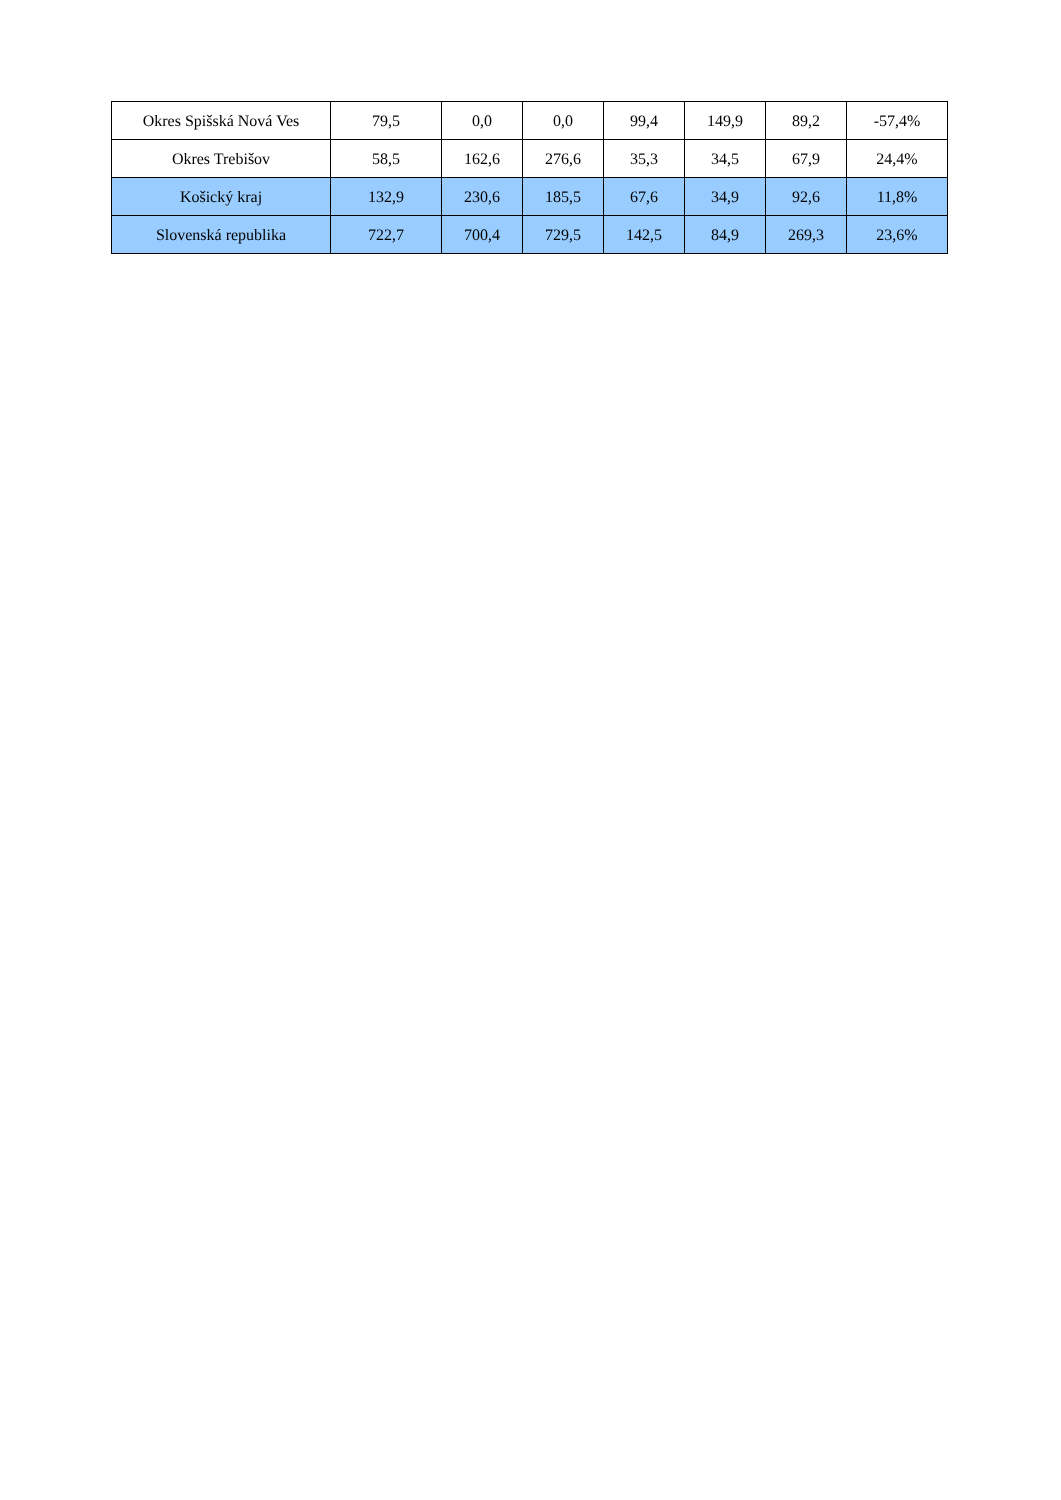| Okres Spišská Nová Ves | 79,5 | 0,0 | 0,0 | 99,4 | 149,9 | 89,2 | -57,4% |
| Okres Trebišov | 58,5 | 162,6 | 276,6 | 35,3 | 34,5 | 67,9 | 24,4% |
| Košický kraj | 132,9 | 230,6 | 185,5 | 67,6 | 34,9 | 92,6 | 11,8% |
| Slovenská republika | 722,7 | 700,4 | 729,5 | 142,5 | 84,9 | 269,3 | 23,6% |